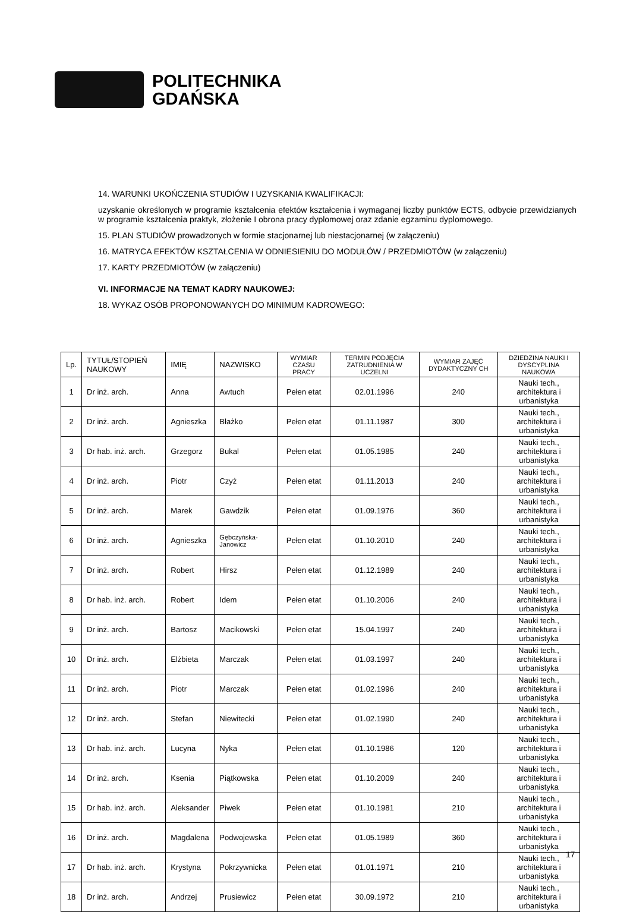POLITECHNIKA
GDAŃSKA
14. WARUNKI UKOŃCZENIA STUDIÓW I UZYSKANIA KWALIFIKACJI:
uzyskanie określonych w programie kształcenia efektów kształcenia i wymaganej liczby punktów ECTS, odbycie przewidzianych w programie kształcenia praktyk, złożenie I obrona pracy dyplomowej oraz zdanie egzaminu dyplomowego.
15. PLAN STUDIÓW prowadzonych w formie stacjonarnej lub niestacjonarnej (w załączeniu)
16. MATRYCA EFEKTÓW KSZTAŁCENIA W ODNIESIENIU DO MODUŁÓW / PRZEDMIOTÓW (w załączeniu)
17. KARTY PRZEDMIOTÓW (w załączeniu)
VI. INFORMACJE NA TEMAT KADRY NAUKOWEJ:
18. WYKAZ OSÓB PROPONOWANYCH DO MINIMUM KADROWEGO:
| Lp. | TYTUŁ/STOPIEŃ NAUKOWY | IMIĘ | NAZWISKO | WYMIAR CZASU PRACY | TERMIN PODJĘCIA ZATRUDNIENIA W UCZELNI | WYMIAR ZAJĘĆ DYDAKTYCZNY CH | DZIEDZINA NAUKI I DYSCYPLINA NAUKOWA |
| --- | --- | --- | --- | --- | --- | --- | --- |
| 1 | Dr inż. arch. | Anna | Awtuch | Pełen etat | 02.01.1996 | 240 | Nauki tech., architektura i urbanistyka |
| 2 | Dr inż. arch. | Agnieszka | Błażko | Pełen etat | 01.11.1987 | 300 | Nauki tech., architektura i urbanistyka |
| 3 | Dr hab. inż. arch. | Grzegorz | Bukal | Pełen etat | 01.05.1985 | 240 | Nauki tech., architektura i urbanistyka |
| 4 | Dr inż. arch. | Piotr | Czyż | Pełen etat | 01.11.2013 | 240 | Nauki tech., architektura i urbanistyka |
| 5 | Dr inż. arch. | Marek | Gawdzik | Pełen etat | 01.09.1976 | 360 | Nauki tech., architektura i urbanistyka |
| 6 | Dr inż. arch. | Agnieszka | Gębczyńska-Janowicz | Pełen etat | 01.10.2010 | 240 | Nauki tech., architektura i urbanistyka |
| 7 | Dr inż. arch. | Robert | Hirsz | Pełen etat | 01.12.1989 | 240 | Nauki tech., architektura i urbanistyka |
| 8 | Dr hab. inż. arch. | Robert | Idem | Pełen etat | 01.10.2006 | 240 | Nauki tech., architektura i urbanistyka |
| 9 | Dr inż. arch. | Bartosz | Macikowski | Pełen etat | 15.04.1997 | 240 | Nauki tech., architektura i urbanistyka |
| 10 | Dr inż. arch. | Elżbieta | Marczak | Pełen etat | 01.03.1997 | 240 | Nauki tech., architektura i urbanistyka |
| 11 | Dr inż. arch. | Piotr | Marczak | Pełen etat | 01.02.1996 | 240 | Nauki tech., architektura i urbanistyka |
| 12 | Dr inż. arch. | Stefan | Niewitecki | Pełen etat | 01.02.1990 | 240 | Nauki tech., architektura i urbanistyka |
| 13 | Dr hab. inż. arch. | Lucyna | Nyka | Pełen etat | 01.10.1986 | 120 | Nauki tech., architektura i urbanistyka |
| 14 | Dr inż. arch. | Ksenia | Piątkowska | Pełen etat | 01.10.2009 | 240 | Nauki tech., architektura i urbanistyka |
| 15 | Dr hab. inż. arch. | Aleksander | Piwek | Pełen etat | 01.10.1981 | 210 | Nauki tech., architektura i urbanistyka |
| 16 | Dr inż. arch. | Magdalena | Podwojewska | Pełen etat | 01.05.1989 | 360 | Nauki tech., architektura i urbanistyka |
| 17 | Dr hab. inż. arch. | Krystyna | Pokrzywnicka | Pełen etat | 01.01.1971 | 210 | Nauki tech., architektura i urbanistyka |
| 18 | Dr inż. arch. | Andrzej | Prusiewicz | Pełen etat | 30.09.1972 | 210 | Nauki tech., architektura i urbanistyka |
17